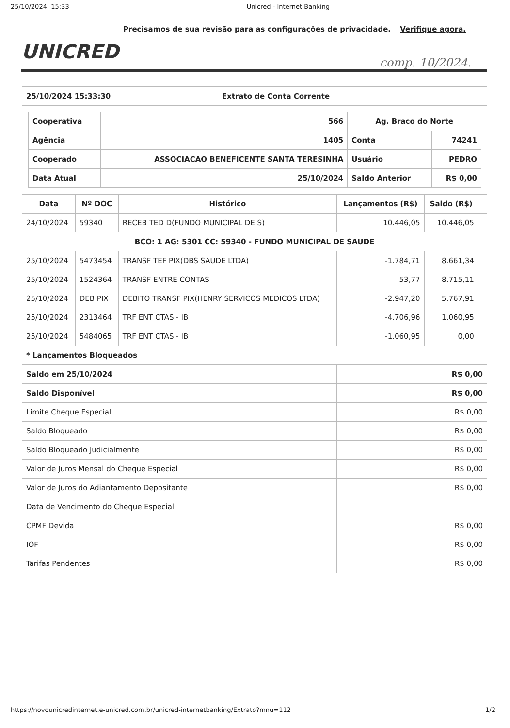25/10/2024, 15:33 Unicred - Internet Banking
Precisamos de sua revisão para as configurações de privacidade. Verifique agora.
UNICRED
comp. 10/2024.
| 25/10/2024 15:33:30 | Extrato de Conta Corrente | |
| / Cooperativa / 566 / Ag. Braco do Norte / / / Agência / 1405 / Conta / 74241 / / Cooperado / ASSOCIACAO BENEFICENTE SANTA TERESINHA / Usuário / PEDRO / / Data Atual / 25/10/2024 / Saldo Anterior / R$ 0,00 / | | |
| Data | Nº DOC | Histórico | Lançamentos (R$) | Saldo (R$) | |
| --- | --- | --- | --- | --- | --- |
| 24/10/2024 | 59340 | RECEB TED D(FUNDO MUNICIPAL DE S) | 10.446,05 | 10.446,05 | |
| BCO: 1 AG: 5301 CC: 59340 - FUNDO MUNICIPAL DE SAUDE | | | | | |
| 25/10/2024 | 5473454 | TRANSF TEF PIX(DBS SAUDE LTDA) | -1.784,71 | 8.661,34 | |
| 25/10/2024 | 1524364 | TRANSF ENTRE CONTAS | 53,77 | 8.715,11 | |
| 25/10/2024 | DEB PIX | DEBITO TRANSF PIX(HENRY SERVICOS MEDICOS LTDA) | -2.947,20 | 5.767,91 | |
| 25/10/2024 | 2313464 | TRF ENT CTAS - IB | -4.706,96 | 1.060,95 | |
| 25/10/2024 | 5484065 | TRF ENT CTAS - IB | -1.060,95 | 0,00 | |
| * Lançamentos Bloqueados | | | | | |
| Saldo em 25/10/2024 | | | R$ 0,00 | | |
| Saldo Disponível | | | R$ 0,00 | | |
| Limite Cheque Especial | | | R$ 0,00 | | |
| Saldo Bloqueado | | | R$ 0,00 | | |
| Saldo Bloqueado Judicialmente | | | R$ 0,00 | | |
| Valor de Juros Mensal do Cheque Especial | | | R$ 0,00 | | |
| Valor de Juros do Adiantamento Depositante | | | R$ 0,00 | | |
| Data de Vencimento do Cheque Especial | | | | | |
| CPMF Devida | | | R$ 0,00 | | |
| IOF | | | R$ 0,00 | | |
| Tarifas Pendentes | | | R$ 0,00 | | |
https://novounicredinternet.e-unicred.com.br/unicred-internetbanking/Extrato?mnu=112 1/2